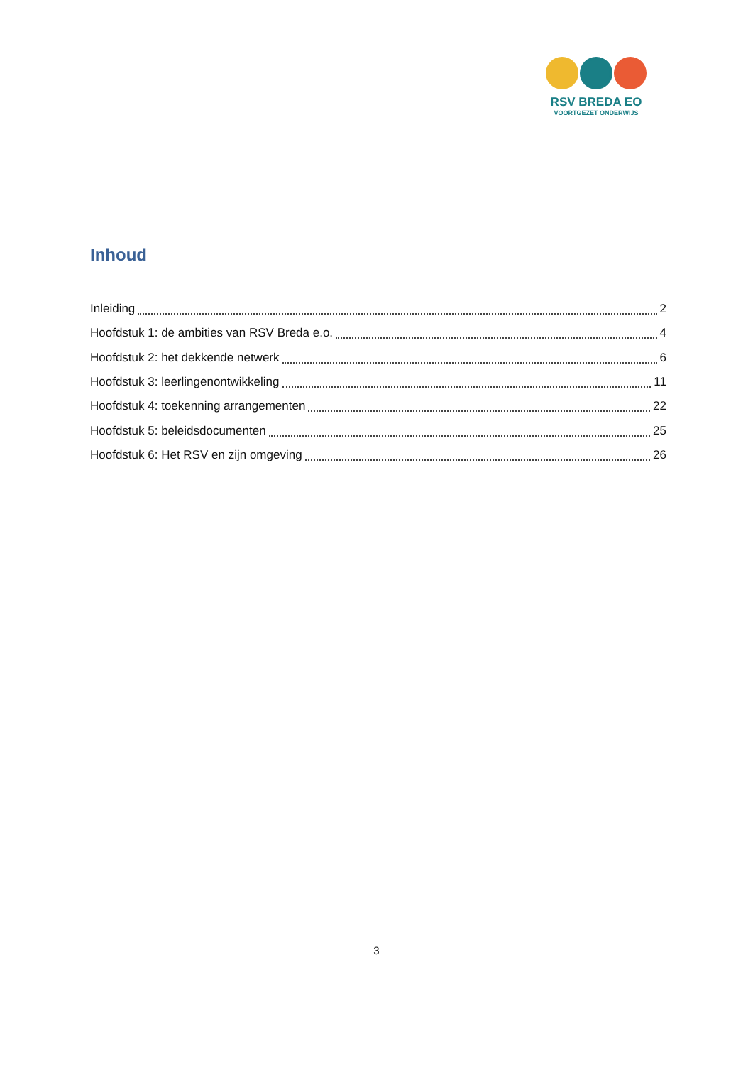RSV BREDA EO
VOORTGEZET ONDERWIJS
Inhoud
Inleiding 2
Hoofdstuk 1: de ambities van RSV Breda e.o. 4
Hoofdstuk 2: het dekkende netwerk 6
Hoofdstuk 3: leerlingenontwikkeling 11
Hoofdstuk 4: toekenning arrangementen 22
Hoofdstuk 5: beleidsdocumenten 25
Hoofdstuk 6: Het RSV en zijn omgeving 26
3